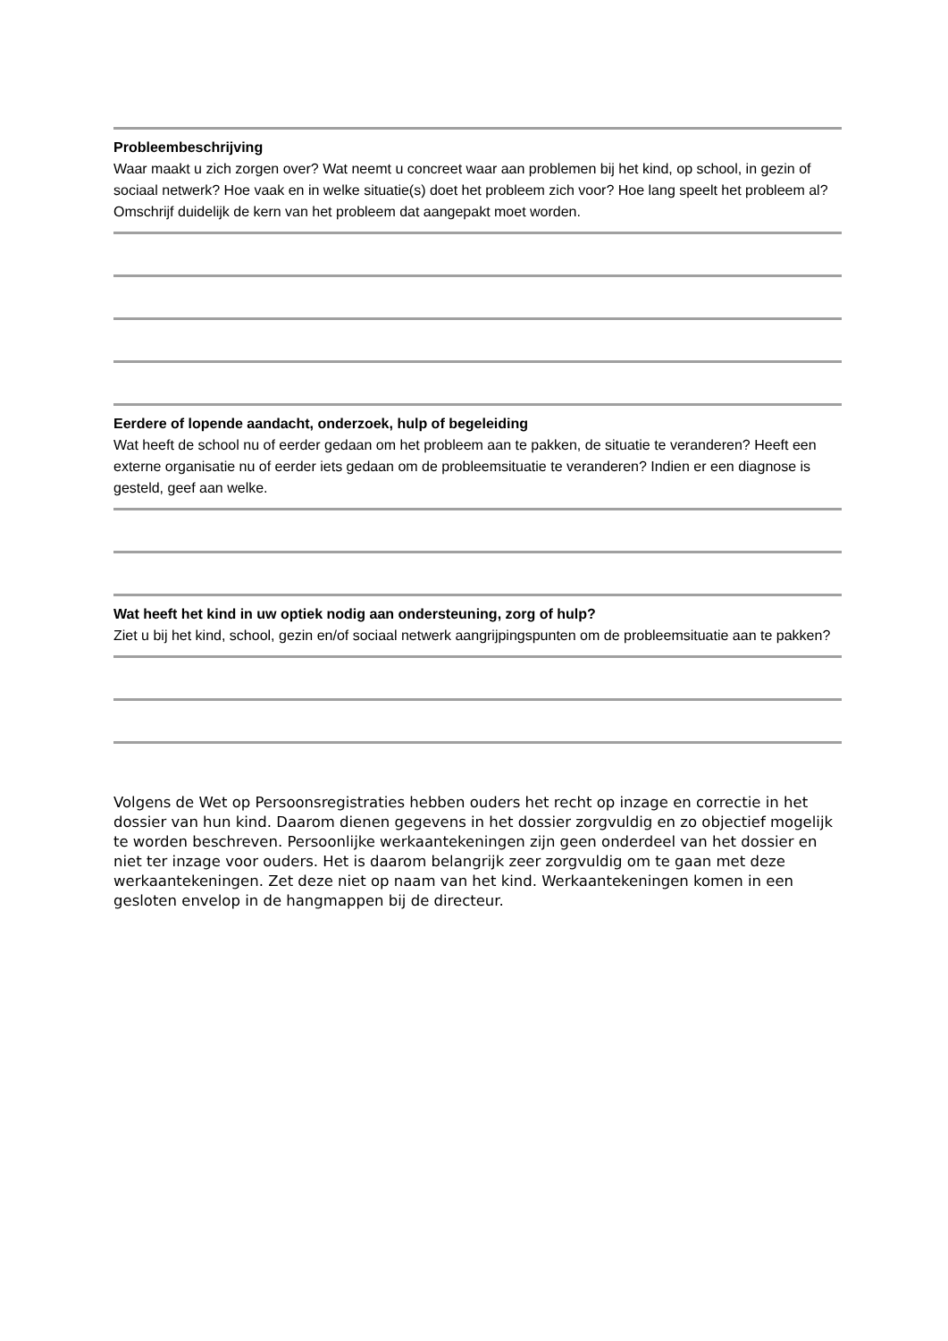Probleembeschrijving
Waar maakt u zich zorgen over? Wat neemt u concreet waar aan problemen bij het kind, op school, in gezin of sociaal netwerk? Hoe vaak en in welke situatie(s) doet het probleem zich voor? Hoe lang speelt het probleem al? Omschrijf duidelijk de kern van het probleem dat aangepakt moet worden.
Eerdere of lopende aandacht, onderzoek, hulp of begeleiding
Wat heeft de school nu of eerder gedaan om het probleem aan te pakken, de situatie te veranderen? Heeft een externe organisatie nu of eerder iets gedaan om de probleemsituatie te veranderen? Indien er een diagnose is gesteld, geef aan welke.
Wat heeft het kind in uw optiek nodig aan ondersteuning, zorg of hulp?
Ziet u bij het kind, school, gezin en/of sociaal netwerk aangrijpingspunten om de probleemsituatie aan te pakken?
Volgens de Wet op Persoonsregistraties hebben ouders het recht op inzage en correctie in het dossier van hun kind. Daarom dienen gegevens in het dossier zorgvuldig en zo objectief mogelijk te worden beschreven. Persoonlijke werkaantekeningen zijn geen onderdeel van het dossier en niet ter inzage voor ouders. Het is daarom belangrijk zeer zorgvuldig om te gaan met deze werkaantekeningen. Zet deze niet op naam van het kind. Werkaantekeningen komen in een gesloten envelop in de hangmappen bij de directeur.